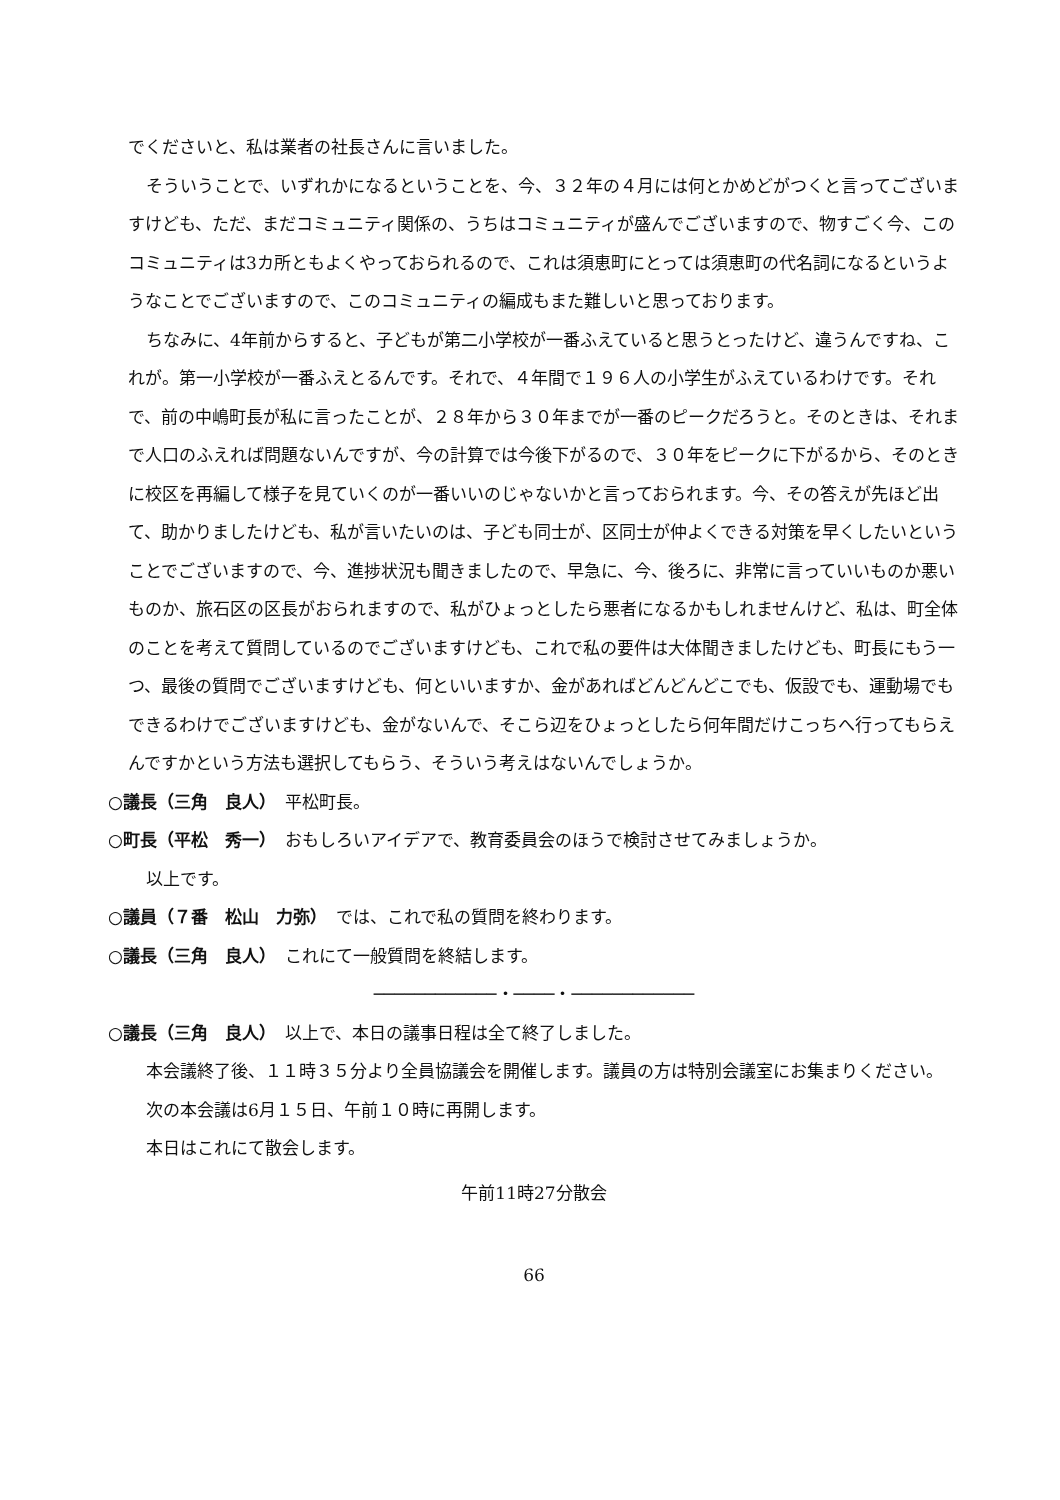でくださいと、私は業者の社長さんに言いました。
そういうことで、いずれかになるということを、今、３２年の４月には何とかめどがつくと言ってございますけども、ただ、まだコミュニティ関係の、うちはコミュニティが盛んでございますので、物すごく今、このコミュニティは3カ所ともよくやっておられるので、これは須恵町にとっては須恵町の代名詞になるというようなことでございますので、このコミュニティの編成もまた難しいと思っております。
ちなみに、4年前からすると、子どもが第二小学校が一番ふえていると思うとったけど、違うんですね、これが。第一小学校が一番ふえとるんです。それで、４年間で１９６人の小学生がふえているわけです。それで、前の中嶋町長が私に言ったことが、２８年から３０年までが一番のピークだろうと。そのときは、それまで人口のふえれば問題ないんですが、今の計算では今後下がるので、３０年をピークに下がるから、そのときに校区を再編して様子を見ていくのが一番いいのじゃないかと言っておられます。今、その答えが先ほど出て、助かりましたけども、私が言いたいのは、子ども同士が、区同士が仲よくできる対策を早くしたいということでございますので、今、進捗状況も聞きましたので、早急に、今、後ろに、非常に言っていいものか悪いものか、旅石区の区長がおられますので、私がひょっとしたら悪者になるかもしれませんけど、私は、町全体のことを考えて質問しているのでございますけども、これで私の要件は大体聞きましたけども、町長にもう一つ、最後の質問でございますけども、何といいますか、金があればどんどんどこでも、仮設でも、運動場でもできるわけでございますけども、金がないんで、そこら辺をひょっとしたら何年間だけこっちへ行ってもらえんですかという方法も選択してもらう、そういう考えはないんでしょうか。
○議長（三角　良人）　平松町長。
○町長（平松　秀一）　おもしろいアイデアで、教育委員会のほうで検討させてみましょうか。
以上です。
○議員（７番　松山　力弥）　では、これで私の質問を終わります。
○議長（三角　良人）　これにて一般質問を終結します。
────────────・────・────────────
○議長（三角　良人）　以上で、本日の議事日程は全て終了しました。
本会議終了後、１１時３５分より全員協議会を開催します。議員の方は特別会議室にお集まりください。
次の本会議は6月１５日、午前１０時に再開します。
本日はこれにて散会します。
午前11時27分散会
66